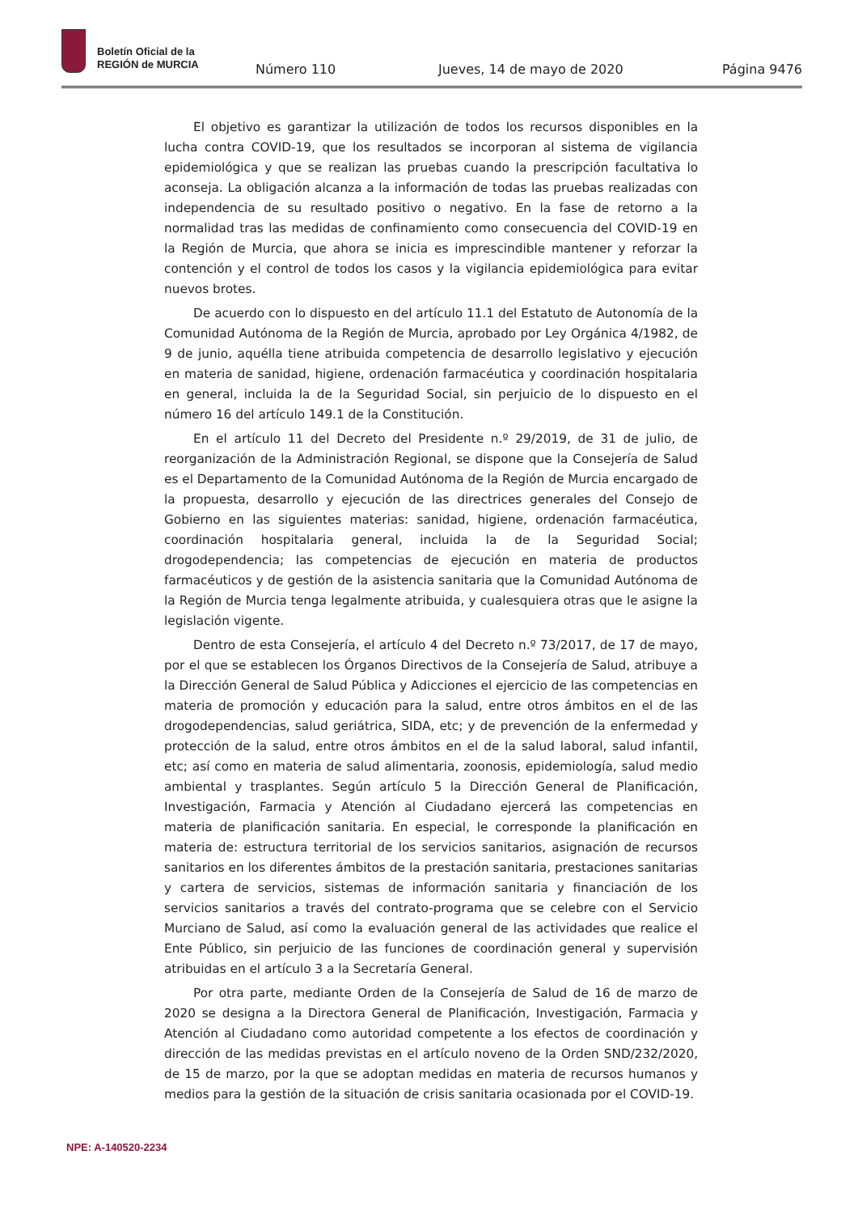Boletín Oficial de la
REGIÓN de MURCIA
Número 110 Jueves, 14 de mayo de 2020 Página 9476
El objetivo es garantizar la utilización de todos los recursos disponibles en la lucha contra COVID-19, que los resultados se incorporan al sistema de vigilancia epidemiológica y que se realizan las pruebas cuando la prescripción facultativa lo aconseja. La obligación alcanza a la información de todas las pruebas realizadas con independencia de su resultado positivo o negativo. En la fase de retorno a la normalidad tras las medidas de confinamiento como consecuencia del COVID-19 en la Región de Murcia, que ahora se inicia es imprescindible mantener y reforzar la contención y el control de todos los casos y la vigilancia epidemiológica para evitar nuevos brotes.
De acuerdo con lo dispuesto en del artículo 11.1 del Estatuto de Autonomía de la Comunidad Autónoma de la Región de Murcia, aprobado por Ley Orgánica 4/1982, de 9 de junio, aquélla tiene atribuida competencia de desarrollo legislativo y ejecución en materia de sanidad, higiene, ordenación farmacéutica y coordinación hospitalaria en general, incluida la de la Seguridad Social, sin perjuicio de lo dispuesto en el número 16 del artículo 149.1 de la Constitución.
En el artículo 11 del Decreto del Presidente n.º 29/2019, de 31 de julio, de reorganización de la Administración Regional, se dispone que la Consejería de Salud es el Departamento de la Comunidad Autónoma de la Región de Murcia encargado de la propuesta, desarrollo y ejecución de las directrices generales del Consejo de Gobierno en las siguientes materias: sanidad, higiene, ordenación farmacéutica, coordinación hospitalaria general, incluida la de la Seguridad Social; drogodependencia; las competencias de ejecución en materia de productos farmacéuticos y de gestión de la asistencia sanitaria que la Comunidad Autónoma de la Región de Murcia tenga legalmente atribuida, y cualesquiera otras que le asigne la legislación vigente.
Dentro de esta Consejería, el artículo 4 del Decreto n.º 73/2017, de 17 de mayo, por el que se establecen los Órganos Directivos de la Consejería de Salud, atribuye a la Dirección General de Salud Pública y Adicciones el ejercicio de las competencias en materia de promoción y educación para la salud, entre otros ámbitos en el de las drogodependencias, salud geriátrica, SIDA, etc; y de prevención de la enfermedad y protección de la salud, entre otros ámbitos en el de la salud laboral, salud infantil, etc; así como en materia de salud alimentaria, zoonosis, epidemiología, salud medio ambiental y trasplantes. Según artículo 5 la Dirección General de Planificación, Investigación, Farmacia y Atención al Ciudadano ejercerá las competencias en materia de planificación sanitaria. En especial, le corresponde la planificación en materia de: estructura territorial de los servicios sanitarios, asignación de recursos sanitarios en los diferentes ámbitos de la prestación sanitaria, prestaciones sanitarias y cartera de servicios, sistemas de información sanitaria y financiación de los servicios sanitarios a través del contrato-programa que se celebre con el Servicio Murciano de Salud, así como la evaluación general de las actividades que realice el Ente Público, sin perjuicio de las funciones de coordinación general y supervisión atribuidas en el artículo 3 a la Secretaría General.
Por otra parte, mediante Orden de la Consejería de Salud de 16 de marzo de 2020 se designa a la Directora General de Planificación, Investigación, Farmacia y Atención al Ciudadano como autoridad competente a los efectos de coordinación y dirección de las medidas previstas en el artículo noveno de la Orden SND/232/2020, de 15 de marzo, por la que se adoptan medidas en materia de recursos humanos y medios para la gestión de la situación de crisis sanitaria ocasionada por el COVID-19.
NPE: A-140520-2234